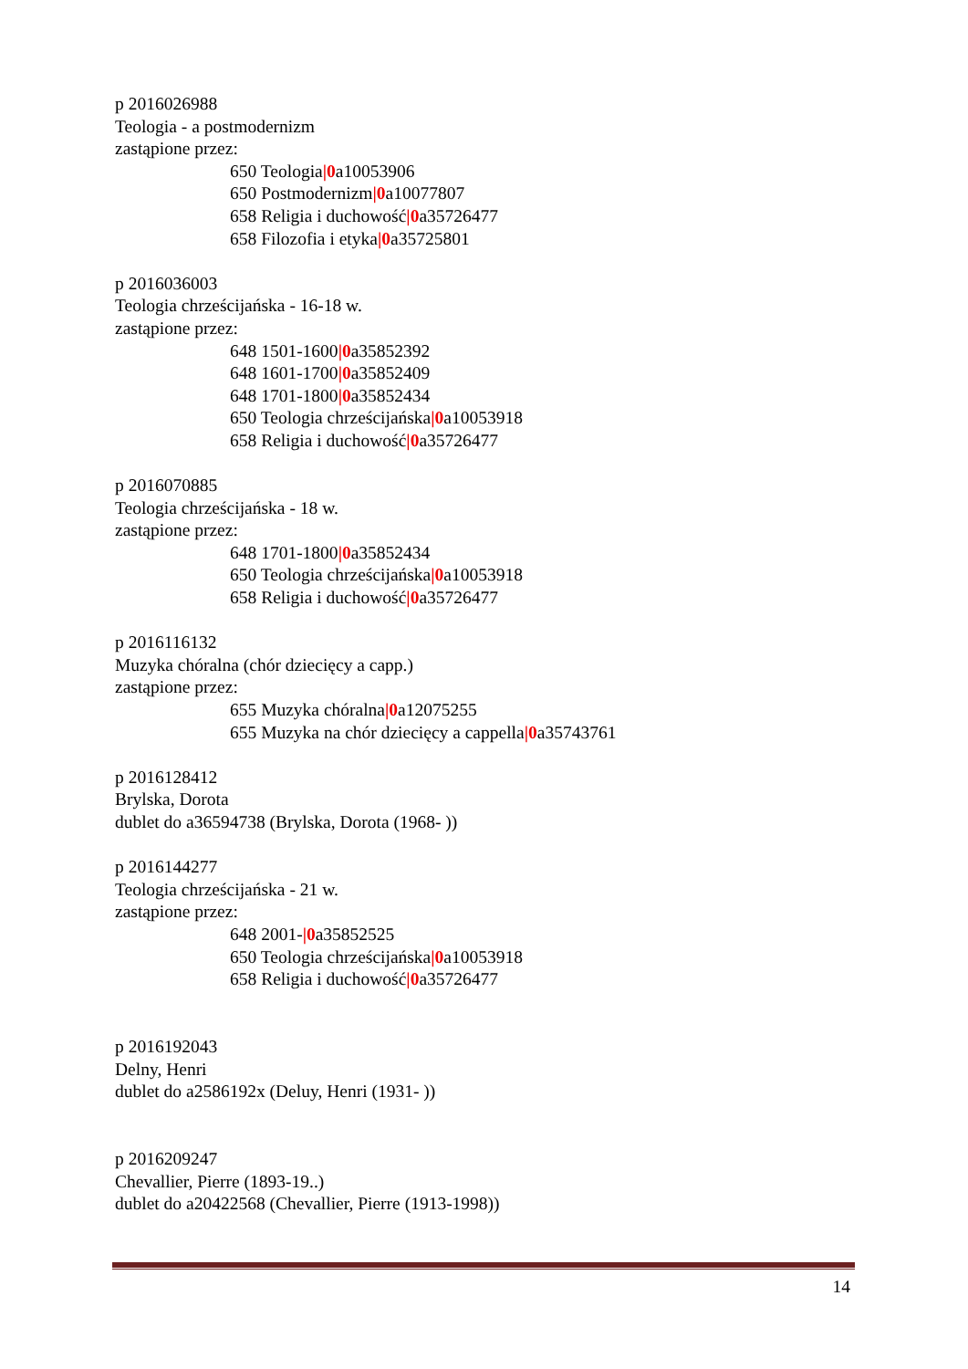p 2016026988
Teologia - a postmodernizm
zastąpione przez:
650 Teologia|0a10053906
650 Postmodernizm|0a10077807
658 Religia i duchowość|0a35726477
658 Filozofia i etyka|0a35725801
p 2016036003
Teologia chrześcijańska - 16-18 w.
zastąpione przez:
648 1501-1600|0a35852392
648 1601-1700|0a35852409
648 1701-1800|0a35852434
650 Teologia chrześcijańska|0a10053918
658 Religia i duchowość|0a35726477
p 2016070885
Teologia chrześcijańska - 18 w.
zastąpione przez:
648 1701-1800|0a35852434
650 Teologia chrześcijańska|0a10053918
658 Religia i duchowość|0a35726477
p 2016116132
Muzyka chóralna (chór dziecięcy a capp.)
zastąpione przez:
655 Muzyka chóralna|0a12075255
655 Muzyka na chór dziecięcy a cappella|0a35743761
p 2016128412
Brylska, Dorota
dublet do a36594738 (Brylska, Dorota (1968- ))
p 2016144277
Teologia chrześcijańska - 21 w.
zastąpione przez:
648 2001-|0a35852525
650 Teologia chrześcijańska|0a10053918
658 Religia i duchowość|0a35726477
p 2016192043
Delny, Henri
dublet do a2586192x (Deluy, Henri (1931- ))
p 2016209247
Chevallier, Pierre (1893-19..)
dublet do a20422568 (Chevallier, Pierre (1913-1998))
14